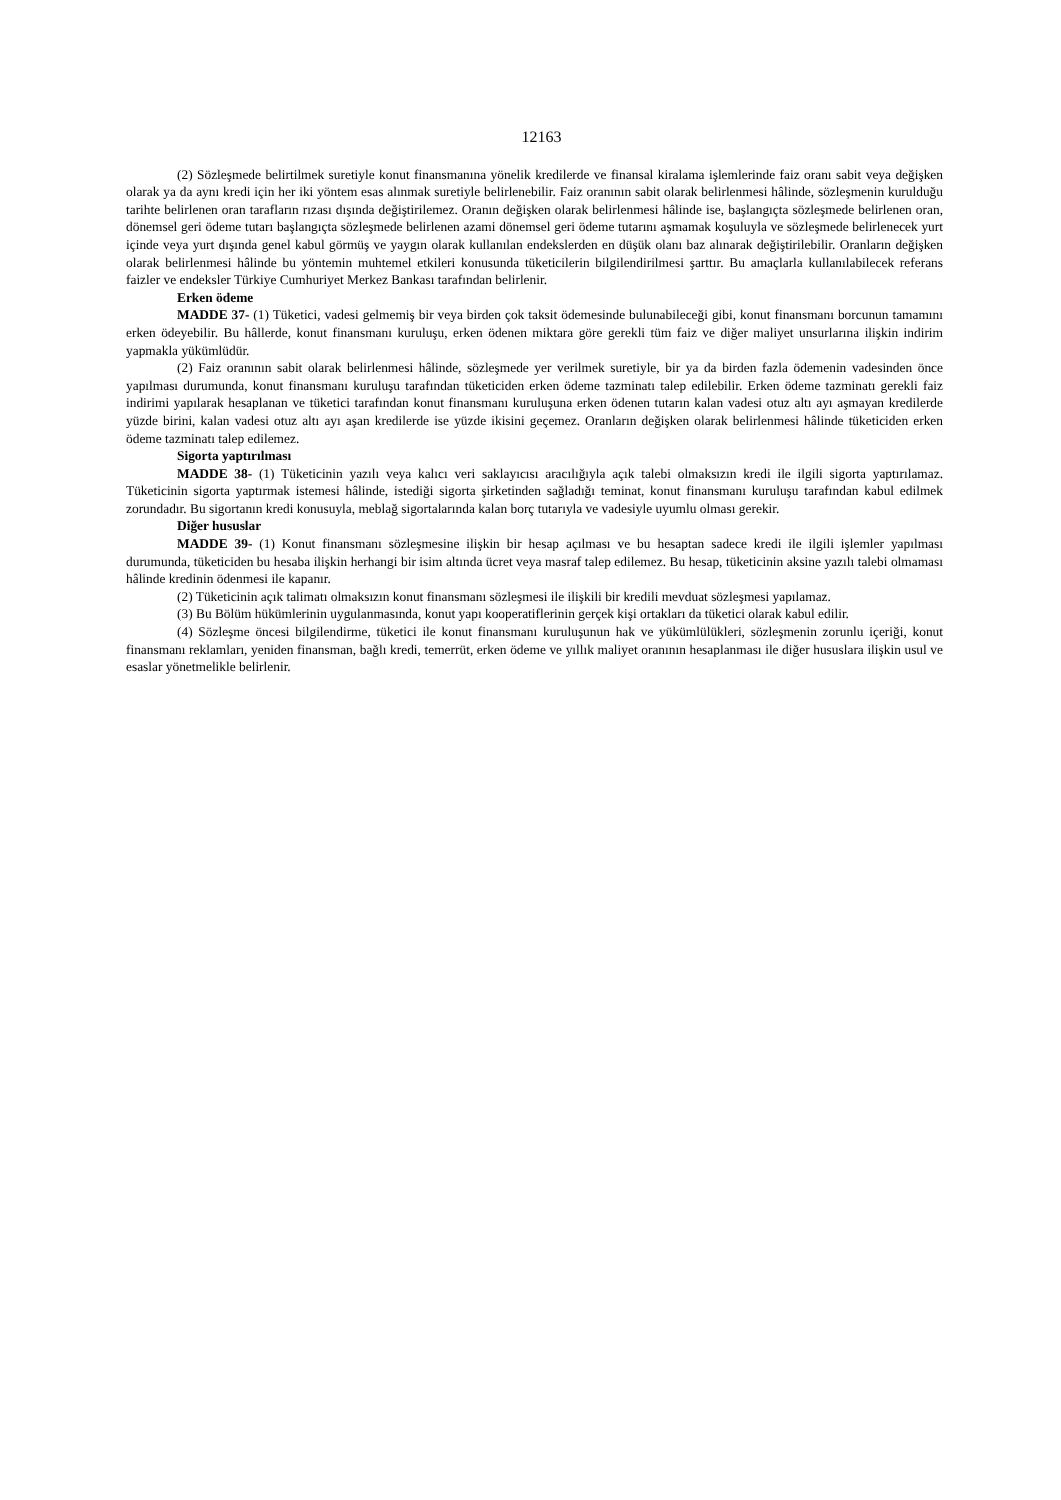12163
(2) Sözleşmede belirtilmek suretiyle konut finansmanına yönelik kredilerde ve finansal kiralama işlemlerinde faiz oranı sabit veya değişken olarak ya da aynı kredi için her iki yöntem esas alınmak suretiyle belirlenebilir. Faiz oranının sabit olarak belirlenmesi hâlinde, sözleşmenin kurulduğu tarihte belirlenen oran tarafların rızası dışında değiştirilemez. Oranın değişken olarak belirlenmesi hâlinde ise, başlangıçta sözleşmede belirlenen oran, dönemsel geri ödeme tutarı başlangıçta sözleşmede belirlenen azami dönemsel geri ödeme tutarını aşmamak koşuluyla ve sözleşmede belirlenecek yurt içinde veya yurt dışında genel kabul görmüş ve yaygın olarak kullanılan endekslerden en düşük olanı baz alınarak değiştirilebilir. Oranların değişken olarak belirlenmesi hâlinde bu yöntemin muhtemel etkileri konusunda tüketicilerin bilgilendirilmesi şarttır. Bu amaçlarla kullanılabilecek referans faizler ve endeksler Türkiye Cumhuriyet Merkez Bankası tarafından belirlenir.
Erken ödeme
MADDE 37- (1) Tüketici, vadesi gelmemiş bir veya birden çok taksit ödemesinde bulunabileceği gibi, konut finansmanı borcunun tamamını erken ödeyebilir. Bu hâllerde, konut finansmanı kuruluşu, erken ödenen miktara göre gerekli tüm faiz ve diğer maliyet unsurlarına ilişkin indirim yapmakla yükümlüdür.
(2) Faiz oranının sabit olarak belirlenmesi hâlinde, sözleşmede yer verilmek suretiyle, bir ya da birden fazla ödemenin vadesinden önce yapılması durumunda, konut finansmanı kuruluşu tarafından tüketiciden erken ödeme tazminatı talep edilebilir. Erken ödeme tazminatı gerekli faiz indirimi yapılarak hesaplanan ve tüketici tarafından konut finansmanı kuruluşuna erken ödenen tutarın kalan vadesi otuz altı ayı aşmayan kredilerde yüzde birini, kalan vadesi otuz altı ayı aşan kredilerde ise yüzde ikisini geçemez. Oranların değişken olarak belirlenmesi hâlinde tüketiciden erken ödeme tazminatı talep edilemez.
Sigorta yaptırılması
MADDE 38- (1) Tüketicinin yazılı veya kalıcı veri saklayıcısı aracılığıyla açık talebi olmaksızın kredi ile ilgili sigorta yaptırılamaz. Tüketicinin sigorta yaptırmak istemesi hâlinde, istediği sigorta şirketinden sağladığı teminat, konut finansmanı kuruluşu tarafından kabul edilmek zorundadır. Bu sigortanın kredi konusuyla, meblağ sigortalarında kalan borç tutarıyla ve vadesiyle uyumlu olması gerekir.
Diğer hususlar
MADDE 39- (1) Konut finansmanı sözleşmesine ilişkin bir hesap açılması ve bu hesaptan sadece kredi ile ilgili işlemler yapılması durumunda, tüketiciden bu hesaba ilişkin herhangi bir isim altında ücret veya masraf talep edilemez. Bu hesap, tüketicinin aksine yazılı talebi olmaması hâlinde kredinin ödenmesi ile kapanır.
(2) Tüketicinin açık talimatı olmaksızın konut finansmanı sözleşmesi ile ilişkili bir kredili mevduat sözleşmesi yapılamaz.
(3) Bu Bölüm hükümlerinin uygulanmasında, konut yapı kooperatiflerinin gerçek kişi ortakları da tüketici olarak kabul edilir.
(4) Sözleşme öncesi bilgilendirme, tüketici ile konut finansmanı kuruluşunun hak ve yükümlülükleri, sözleşmenin zorunlu içeriği, konut finansmanı reklamları, yeniden finansman, bağlı kredi, temerrüt, erken ödeme ve yıllık maliyet oranının hesaplanması ile diğer hususlara ilişkin usul ve esaslar yönetmelikle belirlenir.